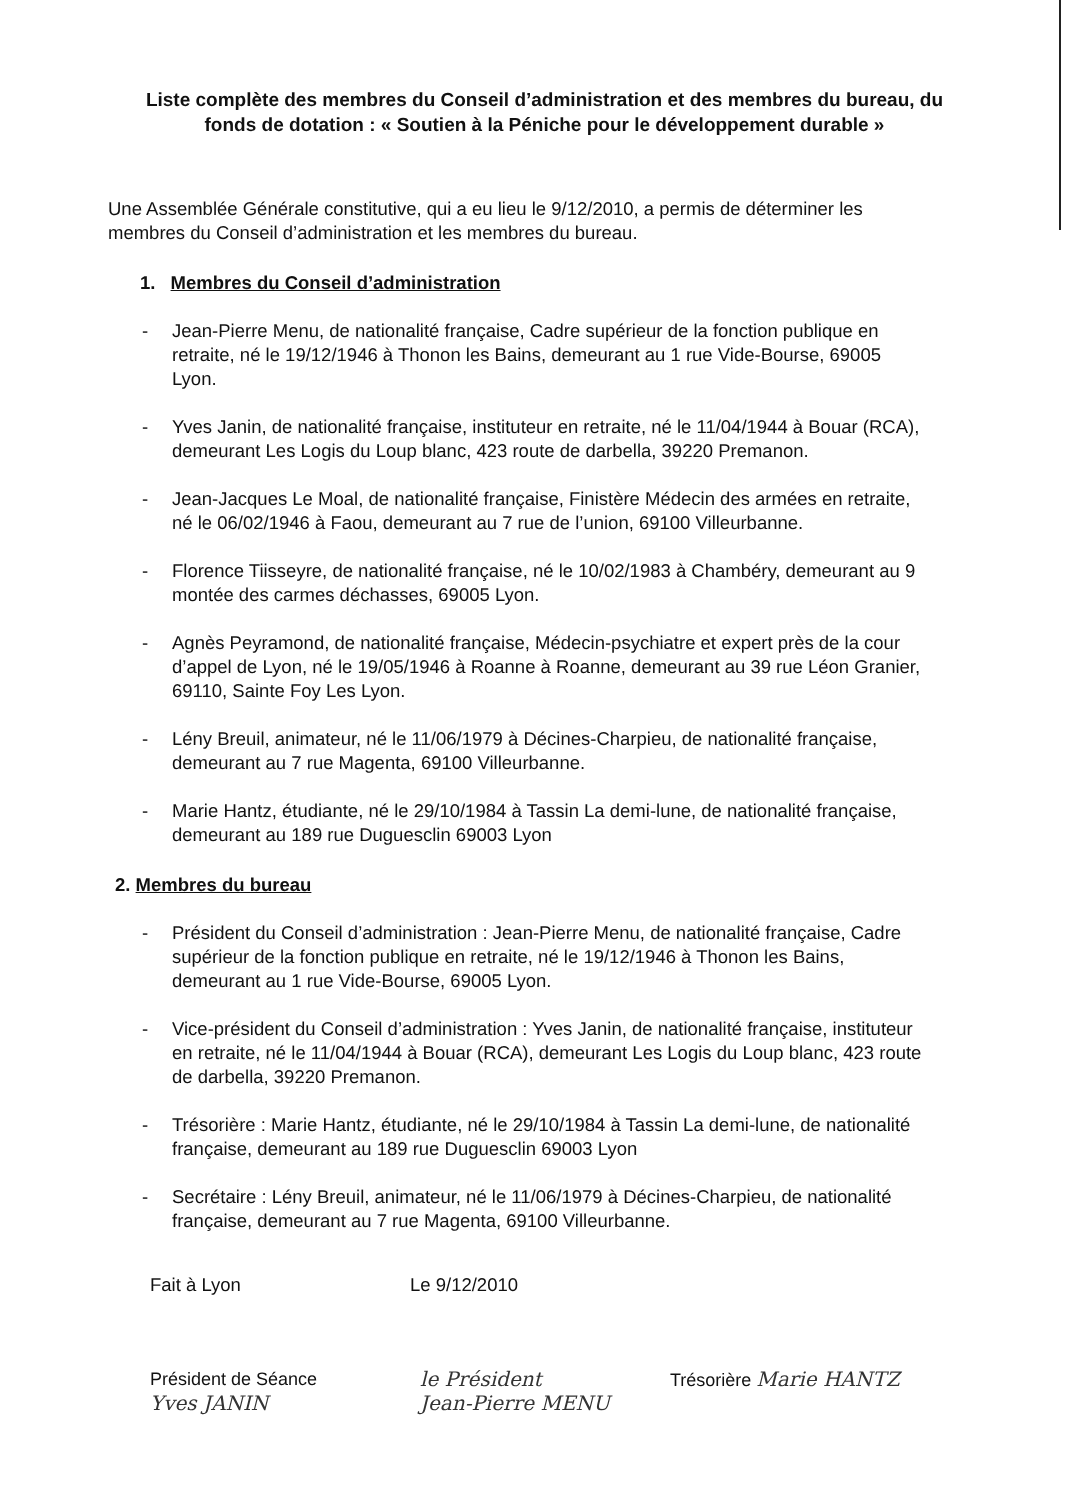Liste complète des membres du Conseil d’administration et des membres du bureau, du fonds de dotation : « Soutien à la Péniche pour le développement durable »
Une Assemblée Générale constitutive, qui a eu lieu le 9/12/2010, a permis de déterminer les membres du Conseil d’administration et les membres du bureau.
1. Membres du Conseil d’administration
- Jean-Pierre Menu, de nationalité française, Cadre supérieur de la fonction publique en retraite, né le 19/12/1946 à Thonon les Bains, demeurant au 1 rue Vide-Bourse, 69005 Lyon.
- Yves Janin, de nationalité française, instituteur en retraite, né le 11/04/1944 à Bouar (RCA), demeurant Les Logis du Loup blanc, 423 route de darbella, 39220 Premanon.
- Jean-Jacques Le Moal, de nationalité française, Finistère Médecin des armées en retraite, né le 06/02/1946 à Faou, demeurant au 7 rue de l’union, 69100 Villeurbanne.
- Florence Tiisseyre, de nationalité française, né le 10/02/1983 à Chambéry, demeurant au 9 montée des carmes déchasses, 69005 Lyon.
- Agnès Peyramond, de nationalité française, Médecin-psychiatre et expert près de la cour d’appel de Lyon, né le 19/05/1946 à Roanne à Roanne, demeurant au 39 rue Léon Granier, 69110, Sainte Foy Les Lyon.
- Lény Breuil, animateur, né le 11/06/1979 à Décines-Charpieu, de nationalité française, demeurant au 7 rue Magenta, 69100 Villeurbanne.
- Marie Hantz, étudiante, né le 29/10/1984 à Tassin La demi-lune, de nationalité française, demeurant au 189 rue Duguesclin 69003 Lyon
2. Membres du bureau
- Président du Conseil d’administration : Jean-Pierre Menu, de nationalité française, Cadre supérieur de la fonction publique en retraite, né le 19/12/1946 à Thonon les Bains, demeurant au 1 rue Vide-Bourse, 69005 Lyon.
- Vice-président du Conseil d’administration : Yves Janin, de nationalité française, instituteur en retraite, né le 11/04/1944 à Bouar (RCA), demeurant Les Logis du Loup blanc, 423 route de darbella, 39220 Premanon.
- Trésorière : Marie Hantz, étudiante, né le 29/10/1984 à Tassin La demi-lune, de nationalité française, demeurant au 189 rue Duguesclin 69003 Lyon
- Secrétaire : Lény Breuil, animateur, né le 11/06/1979 à Décines-Charpieu, de nationalité française, demeurant au 7 rue Magenta, 69100 Villeurbanne.
Fait à Lyon Le 9/12/2010
Président de Séance
Yves JANIN
le Président
Jean-Pierre MENU
Trésorière Marie HANTZ